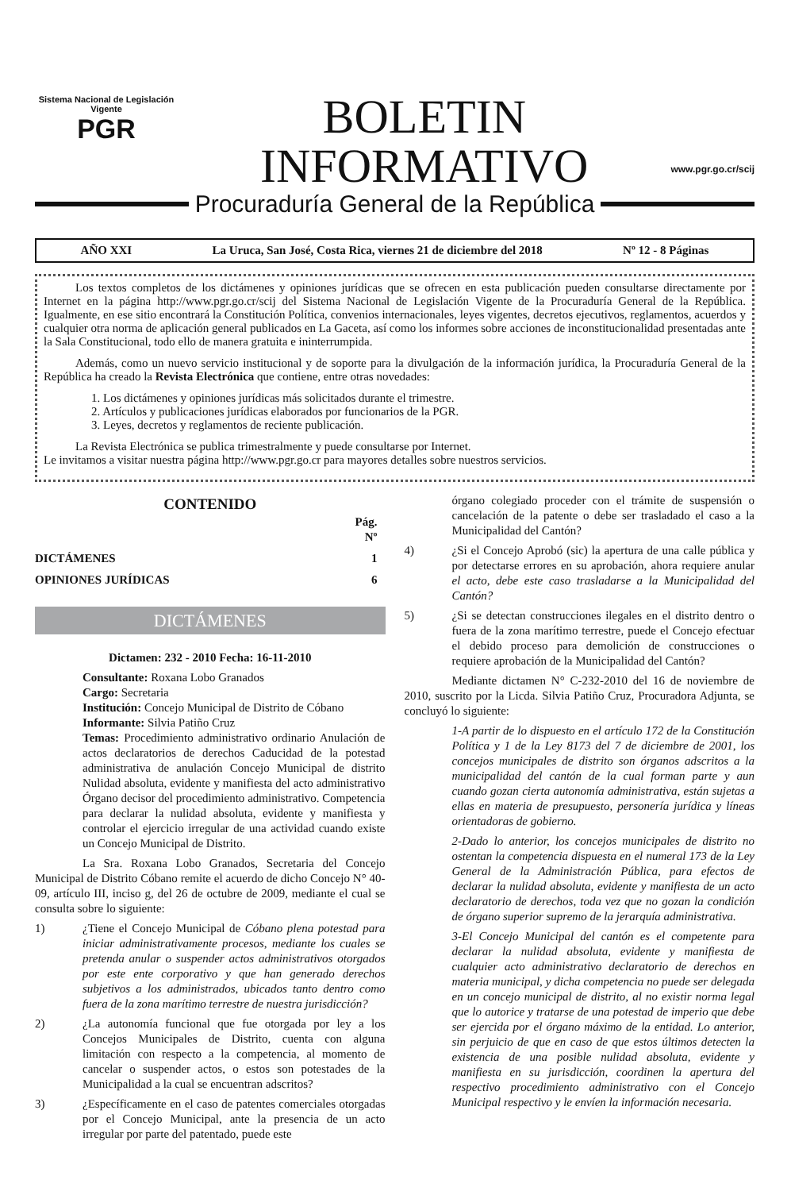Sistema Nacional de Legislación Vigente
PGR
BOLETIN
INFORMATIVO
www.pgr.go.cr/scij
Procuraduría General de la República
AÑO XXI La Uruca, San José, Costa Rica, viernes 21 de diciembre del 2018 Nº 12 - 8 Páginas
Los textos completos de los dictámenes y opiniones jurídicas que se ofrecen en esta publicación pueden consultarse directamente por Internet en la página http://www.pgr.go.cr/scij del Sistema Nacional de Legislación Vigente de la Procuraduría General de la República. Igualmente, en ese sitio encontrará la Constitución Política, convenios internacionales, leyes vigentes, decretos ejecutivos, reglamentos, acuerdos y cualquier otra norma de aplicación general publicados en La Gaceta, así como los informes sobre acciones de inconstitucionalidad presentadas ante la Sala Constitucional, todo ello de manera gratuita e ininterrumpida.
Además, como un nuevo servicio institucional y de soporte para la divulgación de la información jurídica, la Procuraduría General de la República ha creado la Revista Electrónica que contiene, entre otras novedades:
1. Los dictámenes y opiniones jurídicas más solicitados durante el trimestre.
2. Artículos y publicaciones jurídicas elaborados por funcionarios de la PGR.
3. Leyes, decretos y reglamentos de reciente publicación.
La Revista Electrónica se publica trimestralmente y puede consultarse por Internet.
Le invitamos a visitar nuestra página http://www.pgr.go.cr para mayores detalles sobre nuestros servicios.
CONTENIDO
Pág.
Nº
DICTÁMENES 1
OPINIONES JURÍDICAS 6
DICTÁMENES
Dictamen: 232 - 2010 Fecha: 16-11-2010
Consultante: Roxana Lobo Granados
Cargo: Secretaria
Institución: Concejo Municipal de Distrito de Cóbano
Informante: Silvia Patiño Cruz
Temas: Procedimiento administrativo ordinario Anulación de actos declaratorios de derechos Caducidad de la potestad administrativa de anulación Concejo Municipal de distrito Nulidad absoluta, evidente y manifiesta del acto administrativo Órgano decisor del procedimiento administrativo. Competencia para declarar la nulidad absoluta, evidente y manifiesta y controlar el ejercicio irregular de una actividad cuando existe un Concejo Municipal de Distrito.
La Sra. Roxana Lobo Granados, Secretaria del Concejo Municipal de Distrito Cóbano remite el acuerdo de dicho Concejo N° 40-09, artículo III, inciso g, del 26 de octubre de 2009, mediante el cual se consulta sobre lo siguiente:
1) ¿Tiene el Concejo Municipal de Cóbano plena potestad para iniciar administrativamente procesos, mediante los cuales se pretenda anular o suspender actos administrativos otorgados por este ente corporativo y que han generado derechos subjetivos a los administrados, ubicados tanto dentro como fuera de la zona marítimo terrestre de nuestra jurisdicción?
2) ¿La autonomía funcional que fue otorgada por ley a los Concejos Municipales de Distrito, cuenta con alguna limitación con respecto a la competencia, al momento de cancelar o suspender actos, o estos son potestades de la Municipalidad a la cual se encuentran adscritos?
3) ¿Específicamente en el caso de patentes comerciales otorgadas por el Concejo Municipal, ante la presencia de un acto irregular por parte del patentado, puede este
órgano colegiado proceder con el trámite de suspensión o cancelación de la patente o debe ser trasladado el caso a la Municipalidad del Cantón?
4) ¿Si el Concejo Aprobó (sic) la apertura de una calle pública y por detectarse errores en su aprobación, ahora requiere anular el acto, debe este caso trasladarse a la Municipalidad del Cantón?
5) ¿Si se detectan construcciones ilegales en el distrito dentro o fuera de la zona marítimo terrestre, puede el Concejo efectuar el debido proceso para demolición de construcciones o requiere aprobación de la Municipalidad del Cantón?
Mediante dictamen N° C-232-2010 del 16 de noviembre de 2010, suscrito por la Licda. Silvia Patiño Cruz, Procuradora Adjunta, se concluyó lo siguiente:
1-A partir de lo dispuesto en el artículo 172 de la Constitución Política y 1 de la Ley 8173 del 7 de diciembre de 2001, los concejos municipales de distrito son órganos adscritos a la municipalidad del cantón de la cual forman parte y aun cuando gozan cierta autonomía administrativa, están sujetas a ellas en materia de presupuesto, personería jurídica y líneas orientadoras de gobierno.
2-Dado lo anterior, los concejos municipales de distrito no ostentan la competencia dispuesta en el numeral 173 de la Ley General de la Administración Pública, para efectos de declarar la nulidad absoluta, evidente y manifiesta de un acto declaratorio de derechos, toda vez que no gozan la condición de órgano superior supremo de la jerarquía administrativa.
3-El Concejo Municipal del cantón es el competente para declarar la nulidad absoluta, evidente y manifiesta de cualquier acto administrativo declaratorio de derechos en materia municipal, y dicha competencia no puede ser delegada en un concejo municipal de distrito, al no existir norma legal que lo autorice y tratarse de una potestad de imperio que debe ser ejercida por el órgano máximo de la entidad. Lo anterior, sin perjuicio de que en caso de que estos últimos detecten la existencia de una posible nulidad absoluta, evidente y manifiesta en su jurisdicción, coordinen la apertura del respectivo procedimiento administrativo con el Concejo Municipal respectivo y le envíen la información necesaria.